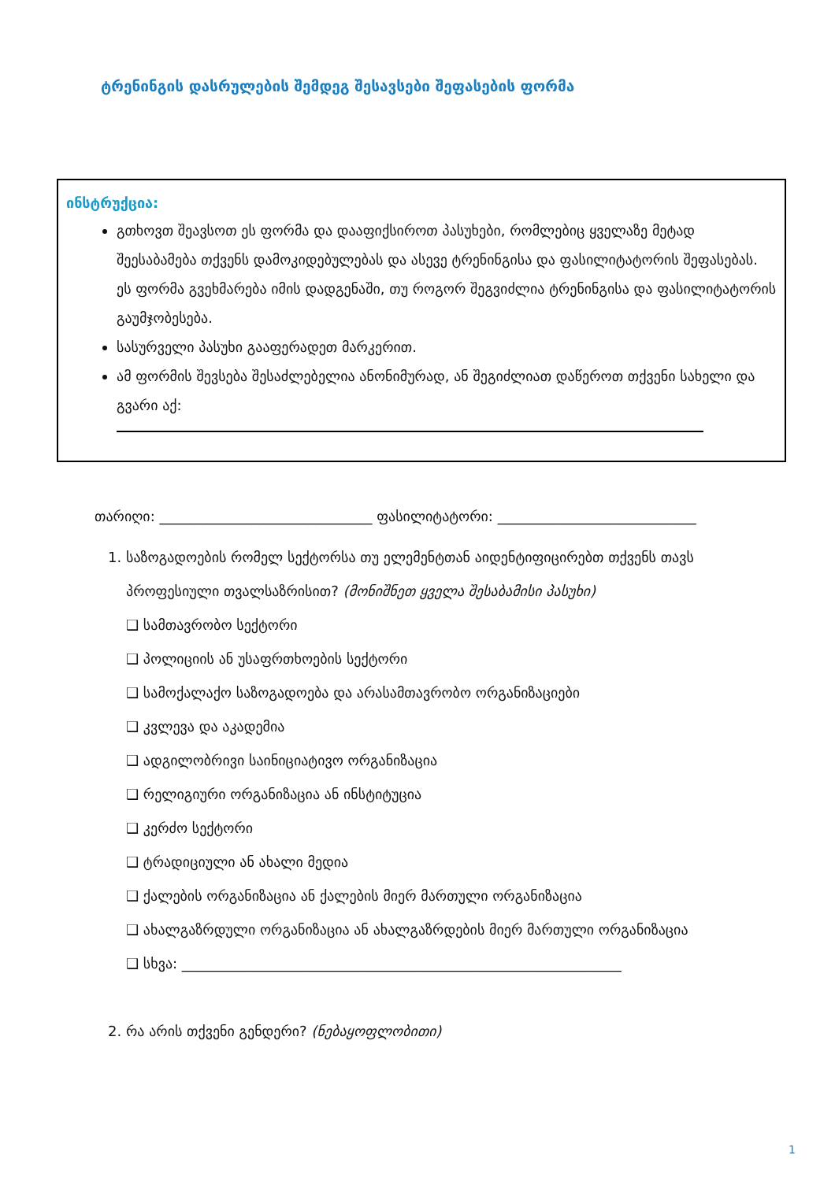ტრენინგის დასრულების შემდეგ შესავსები შეფასების ფორმა
ინსტრუქცია:
გთხოვთ შეავსოთ ეს ფორმა და დააფიქსიროთ პასუხები, რომლებიც ყველაზე მეტად შეესაბამება თქვენს დამოკიდებულებას და ასევე ტრენინგისა და ფასილიტატორის შეფასებას. ეს ფორმა გვეხმარება იმის დადგენაში, თუ როგორ შეგვიძლია ტრენინგისა და ფასილიტატორის გაუმჯობესება.
სასურველი პასუხი გააფერადეთ მარკერით.
ამ ფორმის შევსება შესაძლებელია ანონიმურად, ან შეგიძლიათ დაწეროთ თქვენი სახელი და გვარი აქ:
თარიღი: ______________________________ ფასილიტატორი: ____________________________
1. საზოგადოების რომელ სექტორსა თუ ელემენტთან აიდენტიფიცირებთ თქვენს თავს პროფესიული თვალსაზრისით? (მონიშნეთ ყველა შესაბამისი პასუხი)
❑ სამთავრობო სექტორი
❑ პოლიციის ან უსაფრთხოების სექტორი
❑ სამოქალაქო საზოგადოება და არასამთავრობო ორგანიზაციები
❑ კვლევა და აკადემია
❑ ადგილობრივი საინიციატივო ორგანიზაცია
❑ რელიგიური ორგანიზაცია ან ინსტიტუცია
❑ კერძო სექტორი
❑ ტრადიციული ან ახალი მედია
❑ ქალების ორგანიზაცია ან ქალების მიერ მართული ორგანიზაცია
❑ ახალგაზრდული ორგანიზაცია ან ახალგაზრდების მიერ მართული ორგანიზაცია
❑ სხვა: ______________________________________________________________
2. რა არის თქვენი გენდერი? (ნებაყოფლობითი)
1